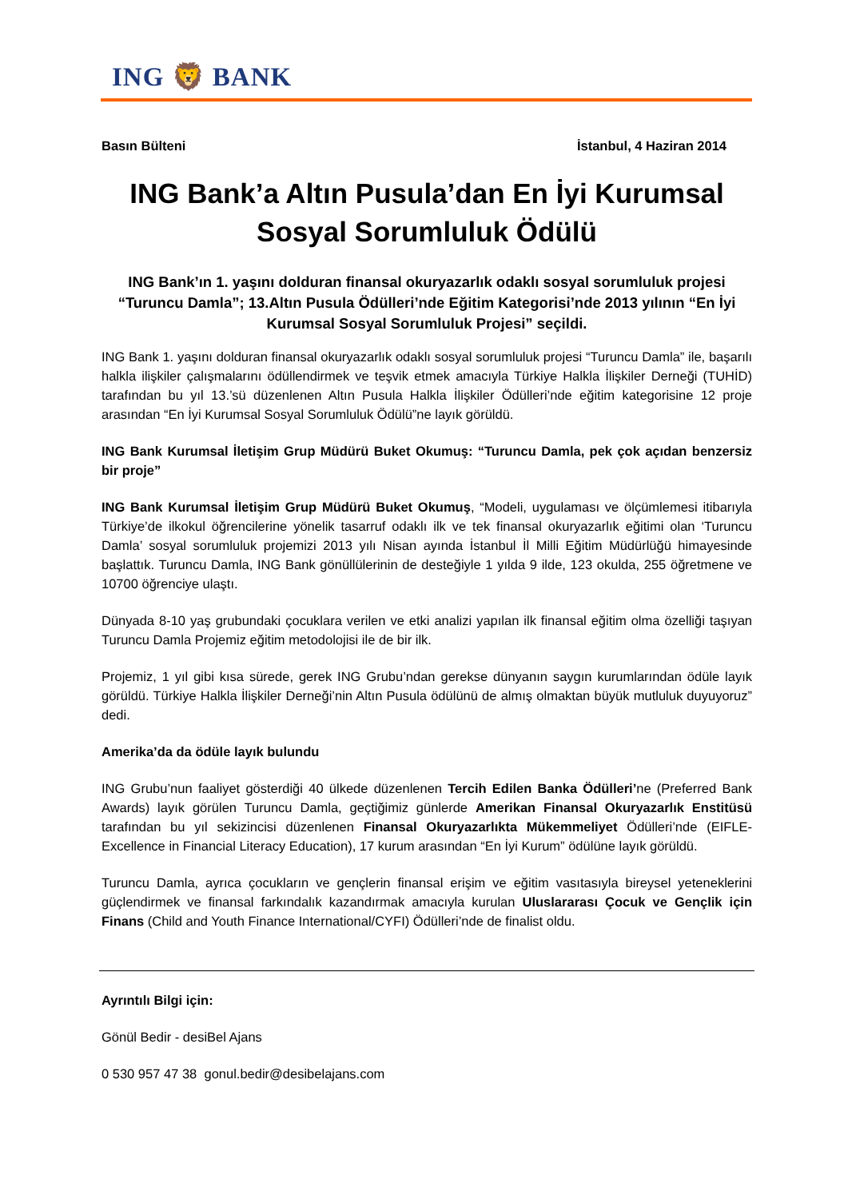ING 🦁 BANK
Basın Bülteni İstanbul, 4 Haziran 2014
ING Bank’a Altın Pusula’dan En İyi Kurumsal Sosyal Sorumluluk Ödülü
ING Bank’ın 1. yaşını dolduran finansal okuryazarlık odaklı sosyal sorumluluk projesi “Turuncu Damla”; 13.Altın Pusula Ödülleri’nde Eğitim Kategorisi’nde 2013 yılının “En İyi Kurumsal Sosyal Sorumluluk Projesi” seçildi.
ING Bank 1. yaşını dolduran finansal okuryazarlık odaklı sosyal sorumluluk projesi “Turuncu Damla” ile, başarılı halkla ilişkiler çalışmalarını ödüllendirmek ve teşvik etmek amacıyla Türkiye Halkla İlişkiler Derneği (TUHİD) tarafından bu yıl 13.’sü düzenlenen Altın Pusula Halkla İlişkiler Ödülleri’nde eğitim kategorisine 12 proje arasından “En İyi Kurumsal Sosyal Sorumluluk Ödülü”ne layık görüldü.
ING Bank Kurumsal İletişim Grup Müdürü Buket Okumuş: “Turuncu Damla, pek çok açıdan benzersiz bir proje”
ING Bank Kurumsal İletişim Grup Müdürü Buket Okumuş, “Modeli, uygulaması ve ölçümlemesi itibarıyla Türkiye’de ilkokul öğrencilerine yönelik tasarruf odaklı ilk ve tek finansal okuryazarlık eğitimi olan ‘Turuncu Damla’ sosyal sorumluluk projemizi 2013 yılı Nisan ayında İstanbul İl Milli Eğitim Müdürlüğü himayesinde başlattık. Turuncu Damla, ING Bank gönüllülerinin de desteğiyle 1 yılda 9 ilde, 123 okulda, 255 öğretmene ve 10700 öğrenciye ulaştı.
Dünyada 8-10 yaş grubundaki çocuklara verilen ve etki analizi yapılan ilk finansal eğitim olma özelliği taşıyan Turuncu Damla Projemiz eğitim metodolojisi ile de bir ilk.
Projemiz, 1 yıl gibi kısa sürede, gerek ING Grubu’ndan gerekse dünyanın saygın kurumlarından ödüle layık görüldü. Türkiye Halkla İlişkiler Derneği’nin Altın Pusula ödülünü de almış olmaktan büyük mutluluk duyuyoruz” dedi.
Amerika’da da ödüle layık bulundu
ING Grubu’nun faaliyet gösterdiği 40 ülkede düzenlenen Tercih Edilen Banka Ödülleri’ne (Preferred Bank Awards) layık görülen Turuncu Damla, geçtiğimiz günlerde Amerikan Finansal Okuryazarlık Enstitüsü tarafından bu yıl sekizincisi düzenlenen Finansal Okuryazarlıkta Mükemmeliyet Ödülleri’nde (EIFLE-Excellence in Financial Literacy Education), 17 kurum arasından “En İyi Kurum” ödülüne layık görüldü.
Turuncu Damla, ayrıca çocukların ve gençlerin finansal erişim ve eğitim vasıtasıyla bireysel yeteneklerini güçlendirmek ve finansal farkındalık kazandırmak amacıyla kurulan Uluslararası Çocuk ve Gençlik için Finans (Child and Youth Finance International/CYFI) Ödülleri’nde de finalist oldu.
Ayrıntılı Bilgi için:
Gönül Bedir - desiBel Ajans
0 530 957 47 38 gonul.bedir@desibelajans.com